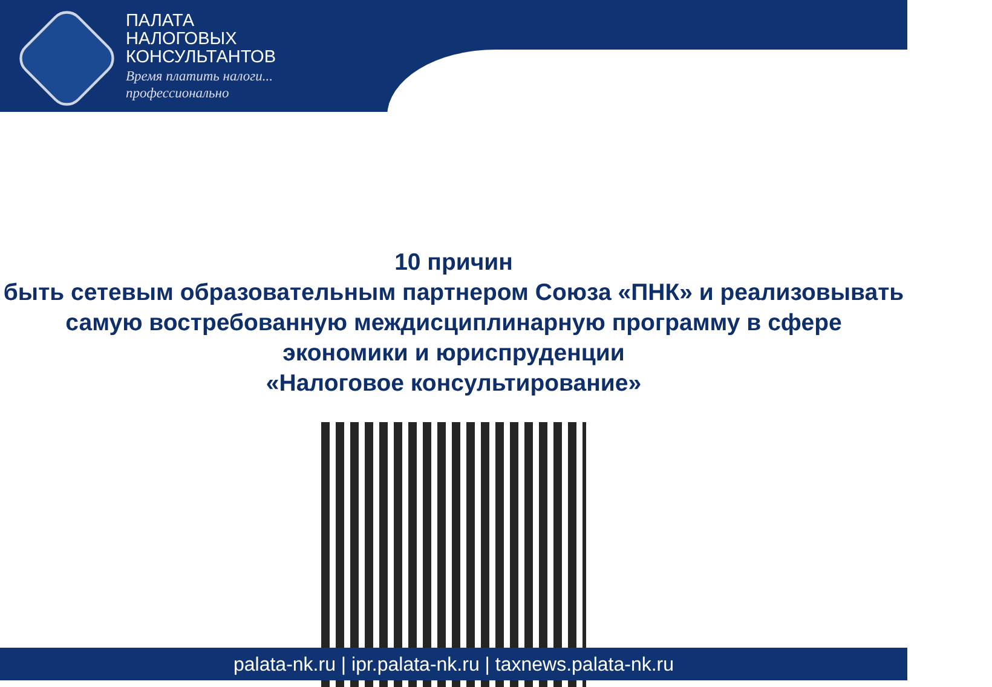ПАЛАТА
НАЛОГОВЫХ
КОНСУЛЬТАНТОВ
Время платить налоги...
профессионально
10 причин
быть сетевым образовательным партнером Союза «ПНК» и реализовывать самую востребованную междисциплинарную программу в сфере экономики и юриспруденции
«Налоговое консультирование»
palata-nk.ru | ipr.palata-nk.ru | taxnews.palata-nk.ru